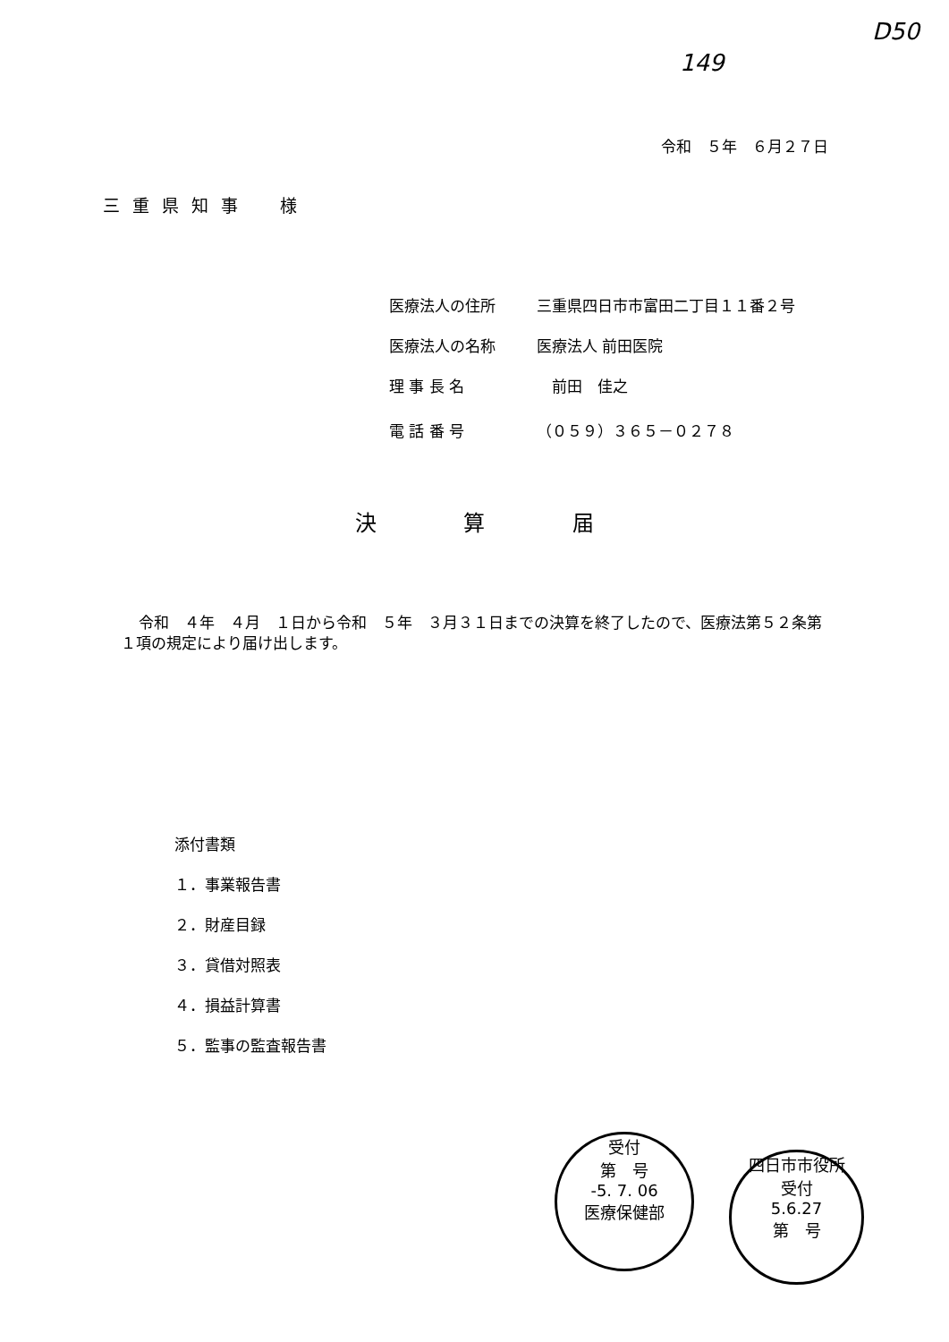149
D50
令和　５年　６月２７日
三重県知事　様
医療法人の住所 三重県四日市市富田二丁目１１番２号
医療法人の名称 医療法人 前田医院
理 事 長 名　前田　佳之
電 話 番 号 （０５９）３６５－０２７８
決 算 届
令和　４年　４月　１日から令和　５年　３月３１日までの決算を終了したので、医療法第５２条第１項の規定により届け出します。
添付書類
１．事業報告書
２．財産目録
３．貸借対照表
４．損益計算書
５．監事の監査報告書
受付
第　号
-5. 7. 06
医療保健部
四日市市役所
受付
5.6.27
第　号